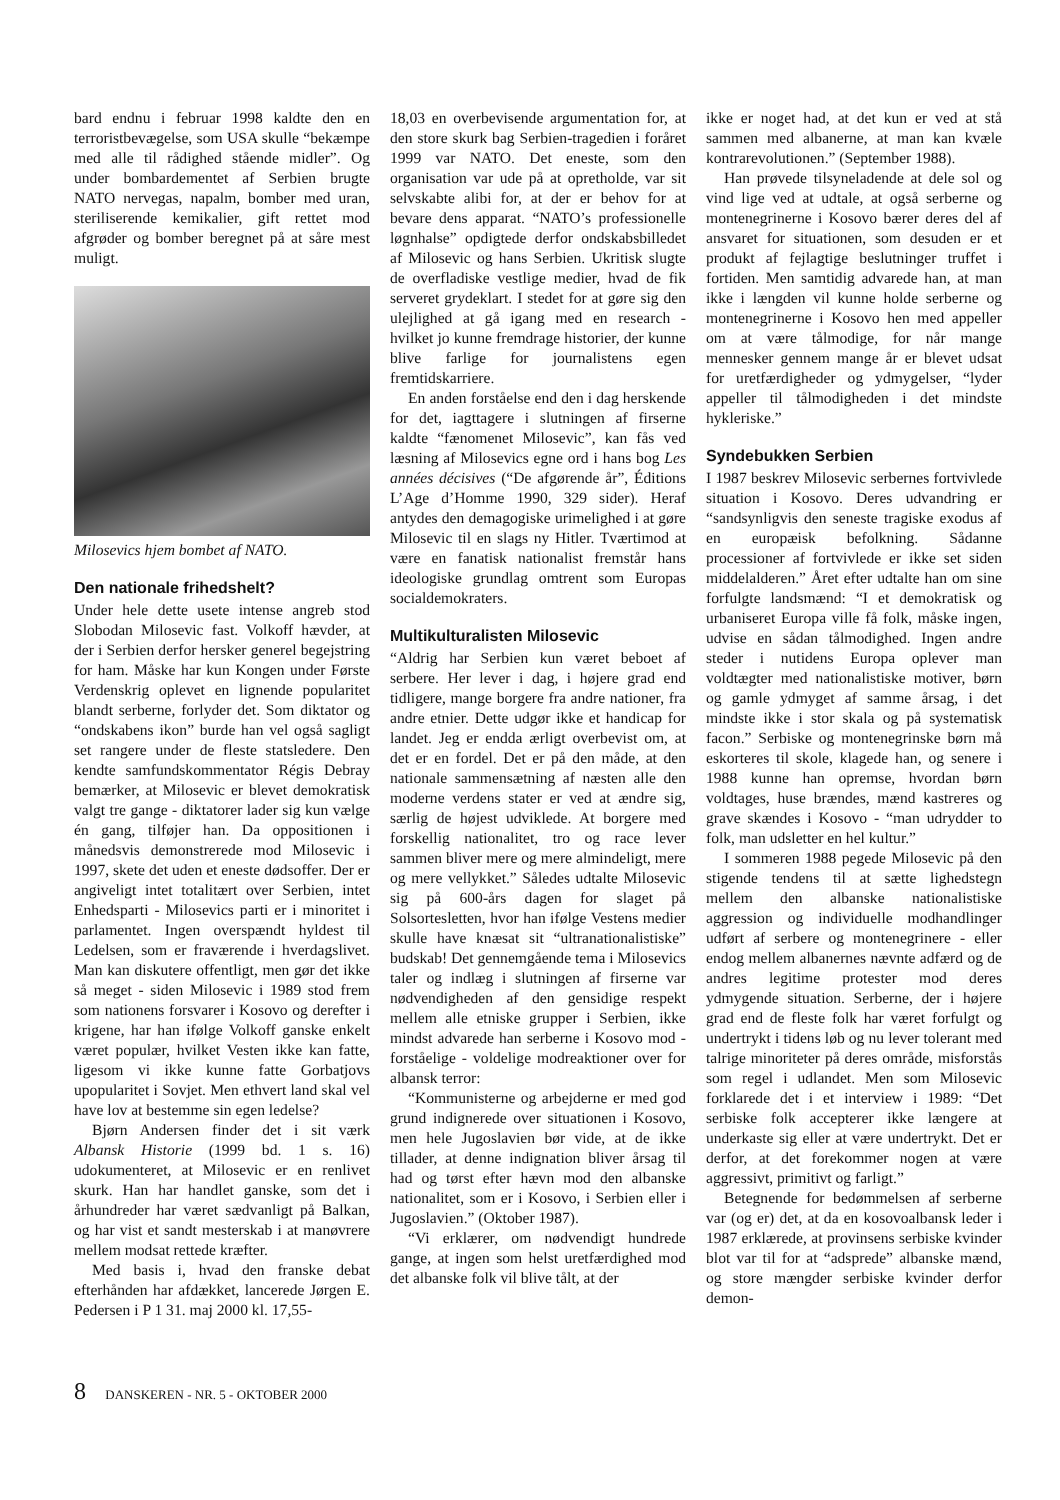bard endnu i februar 1998 kaldte den en terroristbevægelse, som USA skulle “bekæmpe med alle til rådighed stående midler”. Og under bombardementet af Serbien brugte NATO nervegas, napalm, bomber med uran, steriliserende kemikalier, gift rettet mod afgrøder og bomber beregnet på at såre mest muligt.
Milosevics hjem bombet af NATO.
Den nationale frihedshelt?
Under hele dette usete intense angreb stod Slobodan Milosevic fast. Volkoff hævder, at der i Serbien derfor hersker generel begejstring for ham. Måske har kun Kongen under Første Verdenskrig oplevet en lignende popularitet blandt serberne, forlyder det. Som diktator og “ondskabens ikon” burde han vel også sagligt set rangere under de fleste statsledere. Den kendte samfundskommentator Régis Debray bemærker, at Milosevic er blevet demokratisk valgt tre gange - diktatorer lader sig kun vælge én gang, tilføjer han. Da oppositionen i månedsvis demonstrerede mod Milosevic i 1997, skete det uden et eneste dødsoffer. Der er angiveligt intet totalitært over Serbien, intet Enhedsparti - Milosevics parti er i minoritet i parlamentet. Ingen overspændt hyldest til Ledelsen, som er fraværende i hverdagslivet. Man kan diskutere offentligt, men gør det ikke så meget - siden Milosevic i 1989 stod frem som nationens forsvarer i Kosovo og derefter i krigene, har han ifølge Volkoff ganske enkelt været populær, hvilket Vesten ikke kan fatte, ligesom vi ikke kunne fatte Gorbatjovs upopularitet i Sovjet. Men ethvert land skal vel have lov at bestemme sin egen ledelse?
Bjørn Andersen finder det i sit værk Albansk Historie (1999 bd. 1 s. 16) udokumenteret, at Milosevic er en renlivet skurk. Han har handlet ganske, som det i århundreder har været sædvanligt på Balkan, og har vist et sandt mesterskab i at manøvrere mellem modsat rettede kræfter.
Med basis i, hvad den franske debat efterhånden har afdækket, lancerede Jørgen E. Pedersen i P 1 31. maj 2000 kl. 17,55-
18,03 en overbevisende argumentation for, at den store skurk bag Serbien-tragedien i foråret 1999 var NATO. Det eneste, som den organisation var ude på at opretholde, var sit selvskabte alibi for, at der er behov for at bevare dens apparat. “NATO’s professionelle løgnhalse” opdigtede derfor ondskabsbilledet af Milosevic og hans Serbien. Ukritisk slugte de overfladiske vestlige medier, hvad de fik serveret grydeklart. I stedet for at gøre sig den ulejlighed at gå igang med en research - hvilket jo kunne fremdrage historier, der kunne blive farlige for journalistens egen fremtidskarriere.
En anden forståelse end den i dag herskende for det, iagttagere i slutningen af firserne kaldte “fænomenet Milosevic”, kan fås ved læsning af Milosevics egne ord i hans bog Les années décisives (“De afgørende år”, Éditions L’Age d’Homme 1990, 329 sider). Heraf antydes den demagogiske urimelighed i at gøre Milosevic til en slags ny Hitler. Tværtimod at være en fanatisk nationalist fremstår hans ideologiske grundlag omtrent som Europas socialdemokraters.
Multikulturalisten Milosevic
“Aldrig har Serbien kun været beboet af serbere. Her lever i dag, i højere grad end tidligere, mange borgere fra andre nationer, fra andre etnier. Dette udgør ikke et handicap for landet. Jeg er endda ærligt overbevist om, at det er en fordel. Det er på den måde, at den nationale sammensætning af næsten alle den moderne verdens stater er ved at ændre sig, særlig de højest udviklede. At borgere med forskellig nationalitet, tro og race lever sammen bliver mere og mere almindeligt, mere og mere vellykket.” Således udtalte Milosevic sig på 600-års dagen for slaget på Solsortesletten, hvor han ifølge Vestens medier skulle have knæsat sit “ultranationalistiske” budskab! Det gennemgående tema i Milosevics taler og indlæg i slutningen af firserne var nødvendigheden af den gensidige respekt mellem alle etniske grupper i Serbien, ikke mindst advarede han serberne i Kosovo mod - forståelige - voldelige modreaktioner over for albansk terror:
“Kommunisterne og arbejderne er med god grund indignerede over situationen i Kosovo, men hele Jugoslavien bør vide, at de ikke tillader, at denne indignation bliver årsag til had og tørst efter hævn mod den albanske nationalitet, som er i Kosovo, i Serbien eller i Jugoslavien.” (Oktober 1987).
“Vi erklærer, om nødvendigt hundrede gange, at ingen som helst uretfærdighed mod det albanske folk vil blive tålt, at der
ikke er noget had, at det kun er ved at stå sammen med albanerne, at man kan kvæle kontrarevolutionen.” (September 1988).
Han prøvede tilsyneladende at dele sol og vind lige ved at udtale, at også serberne og montenegrinerne i Kosovo bærer deres del af ansvaret for situationen, som desuden er et produkt af fejlagtige beslutninger truffet i fortiden. Men samtidig advarede han, at man ikke i længden vil kunne holde serberne og montenegrinerne i Kosovo hen med appeller om at være tålmodige, for når mange mennesker gennem mange år er blevet udsat for uretfærdigheder og ydmygelser, “lyder appeller til tålmodigheden i det mindste hykleriske.”
Syndebukken Serbien
I 1987 beskrev Milosevic serbernes fortvivlede situation i Kosovo. Deres udvandring er “sandsynligvis den seneste tragiske exodus af en europæisk befolkning. Sådanne processioner af fortvivlede er ikke set siden middelalderen.” Året efter udtalte han om sine forfulgte landsmænd: “I et demokratisk og urbaniseret Europa ville få folk, måske ingen, udvise en sådan tålmodighed. Ingen andre steder i nutidens Europa oplever man voldtægter med nationalistiske motiver, børn og gamle ydmyget af samme årsag, i det mindste ikke i stor skala og på systematisk facon.” Serbiske og montenegrinske børn må eskorteres til skole, klagede han, og senere i 1988 kunne han opremse, hvordan børn voldtages, huse brændes, mænd kastreres og grave skændes i Kosovo - “man udrydder to folk, man udsletter en hel kultur.”
I sommeren 1988 pegede Milosevic på den stigende tendens til at sætte lighedstegn mellem den albanske nationalistiske aggression og individuelle modhandlinger udført af serbere og montenegrinere - eller endog mellem albanernes nævnte adfærd og de andres legitime protester mod deres ydmygende situation. Serberne, der i højere grad end de fleste folk har været forfulgt og undertrykt i tidens løb og nu lever tolerant med talrige minoriteter på deres område, misforstås som regel i udlandet. Men som Milosevic forklarede det i et interview i 1989: “Det serbiske folk accepterer ikke længere at underkaste sig eller at være undertrykt. Det er derfor, at det forekommer nogen at være aggressivt, primitivt og farligt.”
Betegnende for bedømmelsen af serberne var (og er) det, at da en kosovoalbansk leder i 1987 erklærede, at provinsens serbiske kvinder blot var til for at “adsprede” albanske mænd, og store mængder serbiske kvinder derfor demon-
8 DANSKEREN - NR. 5 - OKTOBER 2000